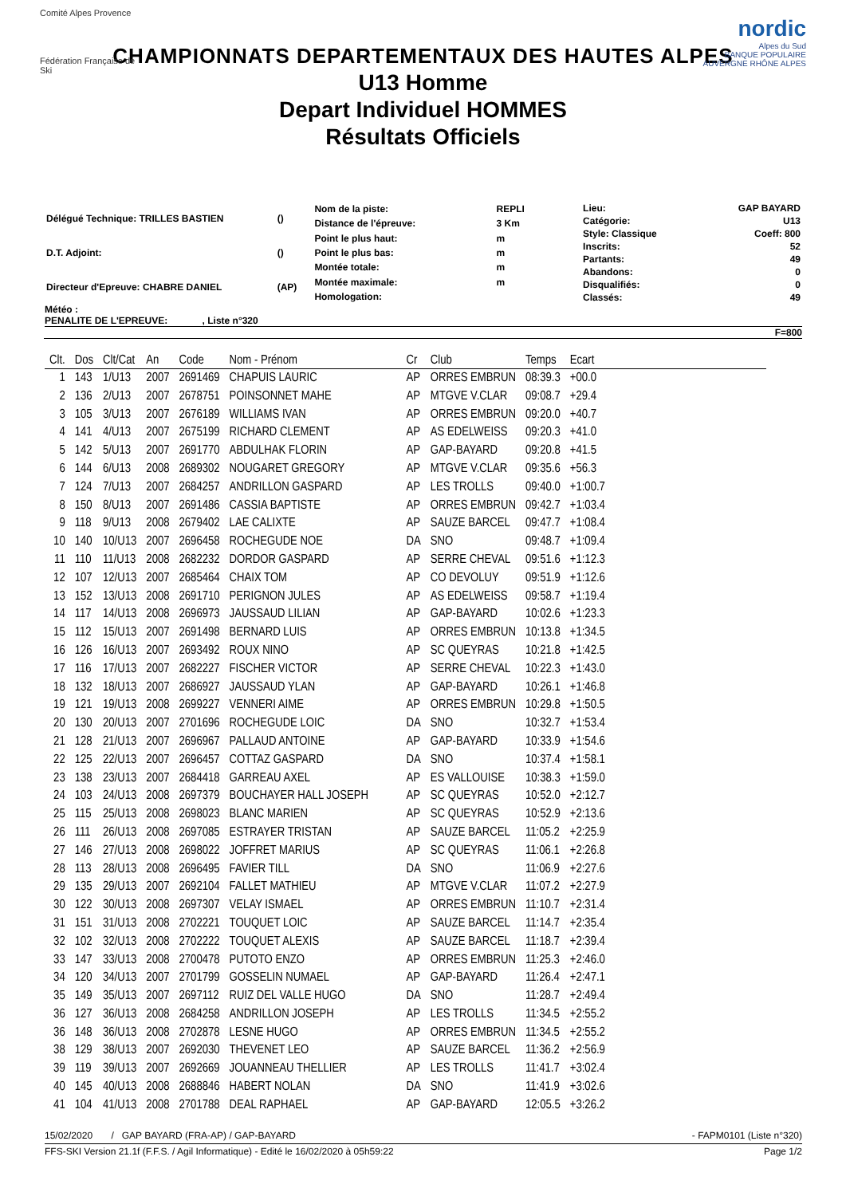Comité Alpes Provence
Fédération Française de Ski
nordic
Alpes du Sud
BANQUE POPULAIRE
AUVERGNE RHÔNE ALPES
CHAMPIONNATS DEPARTEMENTAUX DES HAUTES ALPES
U13 Homme
Depart Individuel HOMMES
Résultats Officiels
| Délégué Technique: TRILLES BASTIEN | () |
| D.T. Adjoint: | () |
| Directeur d'Epreuve: CHABRE DANIEL | (AP) |
| Nom de la piste: | REPLI |
| Distance de l'épreuve: | 3 Km |
| Point le plus haut: | m |
| Point le plus bas: | m |
| Montée totale: | m |
| Montée maximale: | m |
| Homologation: | |
| Lieu: | GAP BAYARD |
| Catégorie: | U13 |
| Style: Classique | Coeff: 800 |
| Inscrits: | 52 |
| Partants: | 49 |
| Abandons: | 0 |
| Disqualifiés: | 0 |
| Classés: | 49 |
Météo :
PENALITE DE L'EPREUVE: , Liste n°320
F=800
| Clt. | Dos | Clt/Cat | An | Code | Nom - Prénom | Cr | Club | Temps | Ecart |
| --- | --- | --- | --- | --- | --- | --- | --- | --- | --- |
| 1 | 143 | 1/U13 | 2007 | 2691469 | CHAPUIS LAURIC | AP | ORRES EMBRUN | 08:39.3 | +00.0 |
| 2 | 136 | 2/U13 | 2007 | 2678751 | POINSONNET MAHE | AP | MTGVE V.CLAR | 09:08.7 | +29.4 |
| 3 | 105 | 3/U13 | 2007 | 2676189 | WILLIAMS IVAN | AP | ORRES EMBRUN | 09:20.0 | +40.7 |
| 4 | 141 | 4/U13 | 2007 | 2675199 | RICHARD CLEMENT | AP | AS EDELWEISS | 09:20.3 | +41.0 |
| 5 | 142 | 5/U13 | 2007 | 2691770 | ABDULHAK FLORIN | AP | GAP-BAYARD | 09:20.8 | +41.5 |
| 6 | 144 | 6/U13 | 2008 | 2689302 | NOUGARET GREGORY | AP | MTGVE V.CLAR | 09:35.6 | +56.3 |
| 7 | 124 | 7/U13 | 2007 | 2684257 | ANDRILLON GASPARD | AP | LES TROLLS | 09:40.0 | +1:00.7 |
| 8 | 150 | 8/U13 | 2007 | 2691486 | CASSIA BAPTISTE | AP | ORRES EMBRUN | 09:42.7 | +1:03.4 |
| 9 | 118 | 9/U13 | 2008 | 2679402 | LAE CALIXTE | AP | SAUZE BARCEL | 09:47.7 | +1:08.4 |
| 10 | 140 | 10/U13 | 2007 | 2696458 | ROCHEGUDE NOE | DA | SNO | 09:48.7 | +1:09.4 |
| 11 | 110 | 11/U13 | 2008 | 2682232 | DORDOR GASPARD | AP | SERRE CHEVAL | 09:51.6 | +1:12.3 |
| 12 | 107 | 12/U13 | 2007 | 2685464 | CHAIX TOM | AP | CO DEVOLUY | 09:51.9 | +1:12.6 |
| 13 | 152 | 13/U13 | 2008 | 2691710 | PERIGNON JULES | AP | AS EDELWEISS | 09:58.7 | +1:19.4 |
| 14 | 117 | 14/U13 | 2008 | 2696973 | JAUSSAUD LILIAN | AP | GAP-BAYARD | 10:02.6 | +1:23.3 |
| 15 | 112 | 15/U13 | 2007 | 2691498 | BERNARD LUIS | AP | ORRES EMBRUN | 10:13.8 | +1:34.5 |
| 16 | 126 | 16/U13 | 2007 | 2693492 | ROUX NINO | AP | SC QUEYRAS | 10:21.8 | +1:42.5 |
| 17 | 116 | 17/U13 | 2007 | 2682227 | FISCHER VICTOR | AP | SERRE CHEVAL | 10:22.3 | +1:43.0 |
| 18 | 132 | 18/U13 | 2007 | 2686927 | JAUSSAUD YLAN | AP | GAP-BAYARD | 10:26.1 | +1:46.8 |
| 19 | 121 | 19/U13 | 2008 | 2699227 | VENNERI AIME | AP | ORRES EMBRUN | 10:29.8 | +1:50.5 |
| 20 | 130 | 20/U13 | 2007 | 2701696 | ROCHEGUDE LOIC | DA | SNO | 10:32.7 | +1:53.4 |
| 21 | 128 | 21/U13 | 2007 | 2696967 | PALLAUD ANTOINE | AP | GAP-BAYARD | 10:33.9 | +1:54.6 |
| 22 | 125 | 22/U13 | 2007 | 2696457 | COTTAZ GASPARD | DA | SNO | 10:37.4 | +1:58.1 |
| 23 | 138 | 23/U13 | 2007 | 2684418 | GARREAU AXEL | AP | ES VALLOUISE | 10:38.3 | +1:59.0 |
| 24 | 103 | 24/U13 | 2008 | 2697379 | BOUCHAYER HALL JOSEPH | AP | SC QUEYRAS | 10:52.0 | +2:12.7 |
| 25 | 115 | 25/U13 | 2008 | 2698023 | BLANC MARIEN | AP | SC QUEYRAS | 10:52.9 | +2:13.6 |
| 26 | 111 | 26/U13 | 2008 | 2697085 | ESTRAYER TRISTAN | AP | SAUZE BARCEL | 11:05.2 | +2:25.9 |
| 27 | 146 | 27/U13 | 2008 | 2698022 | JOFFRET MARIUS | AP | SC QUEYRAS | 11:06.1 | +2:26.8 |
| 28 | 113 | 28/U13 | 2008 | 2696495 | FAVIER TILL | DA | SNO | 11:06.9 | +2:27.6 |
| 29 | 135 | 29/U13 | 2007 | 2692104 | FALLET MATHIEU | AP | MTGVE V.CLAR | 11:07.2 | +2:27.9 |
| 30 | 122 | 30/U13 | 2008 | 2697307 | VELAY ISMAEL | AP | ORRES EMBRUN | 11:10.7 | +2:31.4 |
| 31 | 151 | 31/U13 | 2008 | 2702221 | TOUQUET LOIC | AP | SAUZE BARCEL | 11:14.7 | +2:35.4 |
| 32 | 102 | 32/U13 | 2008 | 2702222 | TOUQUET ALEXIS | AP | SAUZE BARCEL | 11:18.7 | +2:39.4 |
| 33 | 147 | 33/U13 | 2008 | 2700478 | PUTOTO ENZO | AP | ORRES EMBRUN | 11:25.3 | +2:46.0 |
| 34 | 120 | 34/U13 | 2007 | 2701799 | GOSSELIN NUMAEL | AP | GAP-BAYARD | 11:26.4 | +2:47.1 |
| 35 | 149 | 35/U13 | 2007 | 2697112 | RUIZ DEL VALLE HUGO | DA | SNO | 11:28.7 | +2:49.4 |
| 36 | 127 | 36/U13 | 2008 | 2684258 | ANDRILLON JOSEPH | AP | LES TROLLS | 11:34.5 | +2:55.2 |
| 36 | 148 | 36/U13 | 2008 | 2702878 | LESNE HUGO | AP | ORRES EMBRUN | 11:34.5 | +2:55.2 |
| 38 | 129 | 38/U13 | 2007 | 2692030 | THEVENET LEO | AP | SAUZE BARCEL | 11:36.2 | +2:56.9 |
| 39 | 119 | 39/U13 | 2007 | 2692669 | JOUANNEAU THELLIER | AP | LES TROLLS | 11:41.7 | +3:02.4 |
| 40 | 145 | 40/U13 | 2008 | 2688846 | HABERT NOLAN | DA | SNO | 11:41.9 | +3:02.6 |
| 41 | 104 | 41/U13 | 2008 | 2701788 | DEAL RAPHAEL | AP | GAP-BAYARD | 12:05.5 | +3:26.2 |
15/02/2020 / GAP BAYARD (FRA-AP) / GAP-BAYARD - FAPM0101 (Liste n°320)
FFS-SKI Version 21.1f (F.F.S. / Agil Informatique) - Edité le 16/02/2020 à 05h59:22 Page 1/2